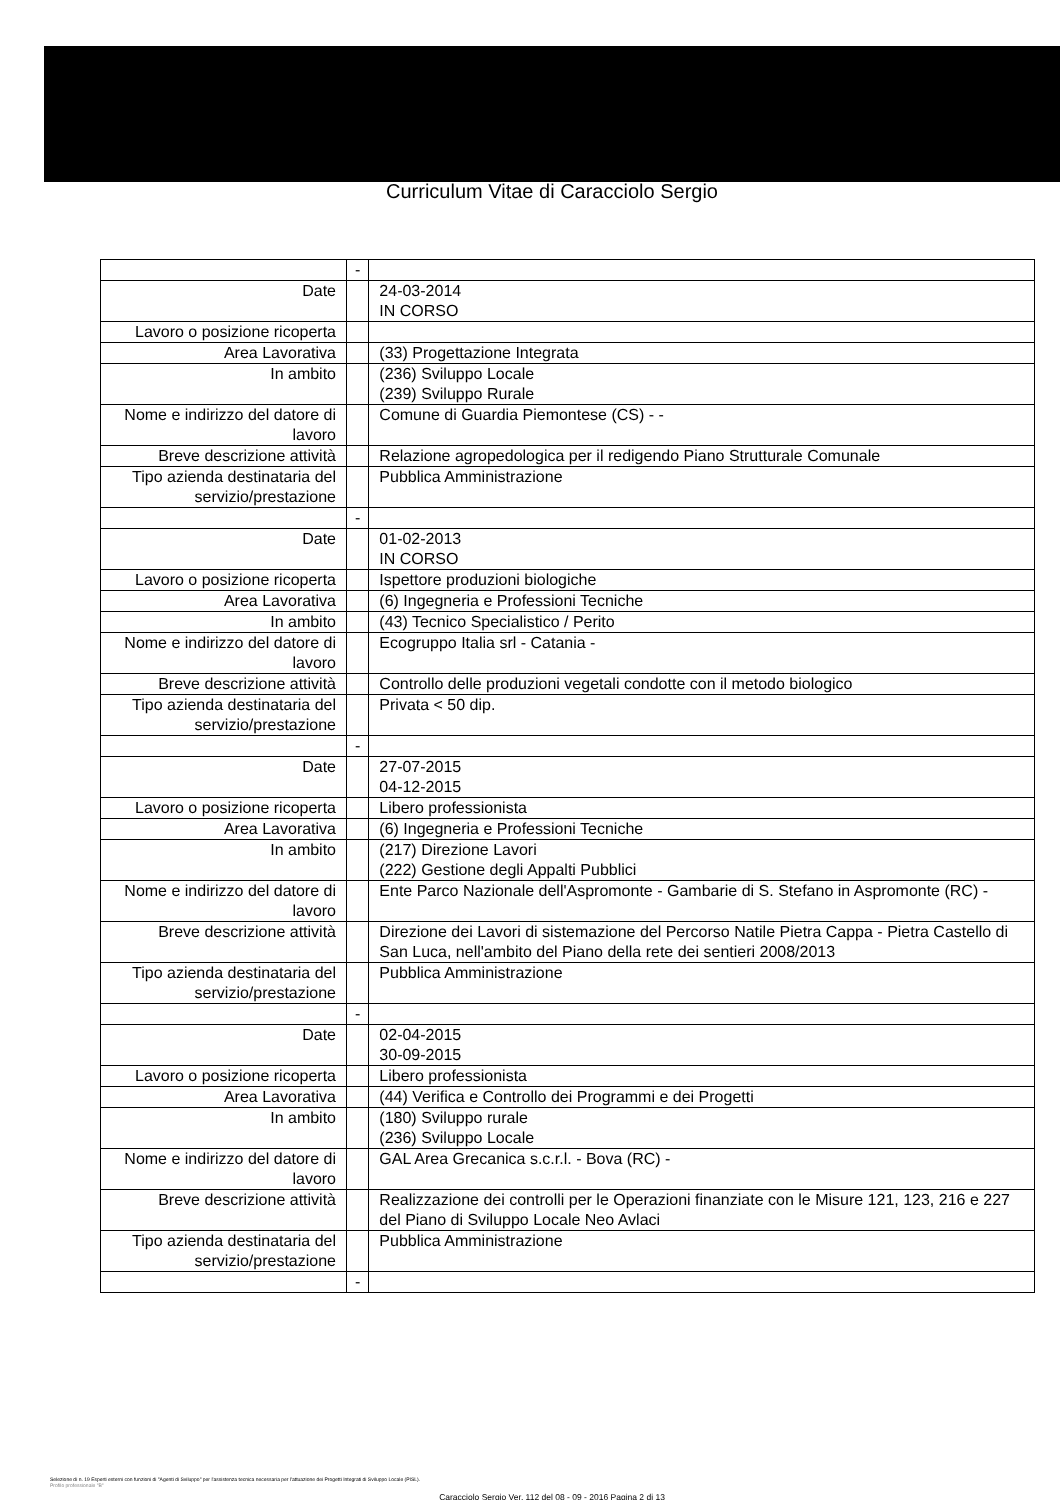Curriculum Vitae di Caracciolo Sergio
| | - | |
| Date | | 24-03-2014 IN CORSO |
| Lavoro o posizione ricoperta | | |
| Area Lavorativa | | (33) Progettazione Integrata |
| In ambito | | (236) Sviluppo Locale (239) Sviluppo Rurale |
| Nome e indirizzo del datore di lavoro | | Comune di Guardia Piemontese (CS) - - |
| Breve descrizione attività | | Relazione agropedologica per il redigendo Piano Strutturale Comunale |
| Tipo azienda destinataria del servizio/prestazione | | Pubblica Amministrazione |
| | - | |
| Date | | 01-02-2013 IN CORSO |
| Lavoro o posizione ricoperta | | Ispettore produzioni biologiche |
| Area Lavorativa | | (6) Ingegneria e Professioni Tecniche |
| In ambito | | (43) Tecnico Specialistico / Perito |
| Nome e indirizzo del datore di lavoro | | Ecogruppo Italia srl - Catania - |
| Breve descrizione attività | | Controllo delle produzioni vegetali condotte con il metodo biologico |
| Tipo azienda destinataria del servizio/prestazione | | Privata < 50 dip. |
| | - | |
| Date | | 27-07-2015 04-12-2015 |
| Lavoro o posizione ricoperta | | Libero professionista |
| Area Lavorativa | | (6) Ingegneria e Professioni Tecniche |
| In ambito | | (217) Direzione Lavori (222) Gestione degli Appalti Pubblici |
| Nome e indirizzo del datore di lavoro | | Ente Parco Nazionale dell'Aspromonte - Gambarie di S. Stefano in Aspromonte (RC) - |
| Breve descrizione attività | | Direzione dei Lavori di sistemazione del Percorso Natile Pietra Cappa - Pietra Castello di San Luca, nell'ambito del Piano della rete dei sentieri 2008/2013 |
| Tipo azienda destinataria del servizio/prestazione | | Pubblica Amministrazione |
| | - | |
| Date | | 02-04-2015 30-09-2015 |
| Lavoro o posizione ricoperta | | Libero professionista |
| Area Lavorativa | | (44) Verifica e Controllo dei Programmi e dei Progetti |
| In ambito | | (180) Sviluppo rurale (236) Sviluppo Locale |
| Nome e indirizzo del datore di lavoro | | GAL Area Grecanica s.c.r.l. - Bova (RC) - |
| Breve descrizione attività | | Realizzazione dei controlli per le Operazioni finanziate con le Misure 121, 123, 216 e 227 del Piano di Sviluppo Locale Neo Avlaci |
| Tipo azienda destinataria del servizio/prestazione | | Pubblica Amministrazione |
| | - | |
Selezione di n. 19 Esperti esterni con funzioni di "Agenti di Sviluppo" per l'assistenza tecnica necessaria per l'attuazione dei Progetti Integrati di Sviluppo Locale (PISL).
Profilo professionale "B"
Caracciolo Sergio Ver. 112 del 08 - 09 - 2016 Pagina 2 di 13